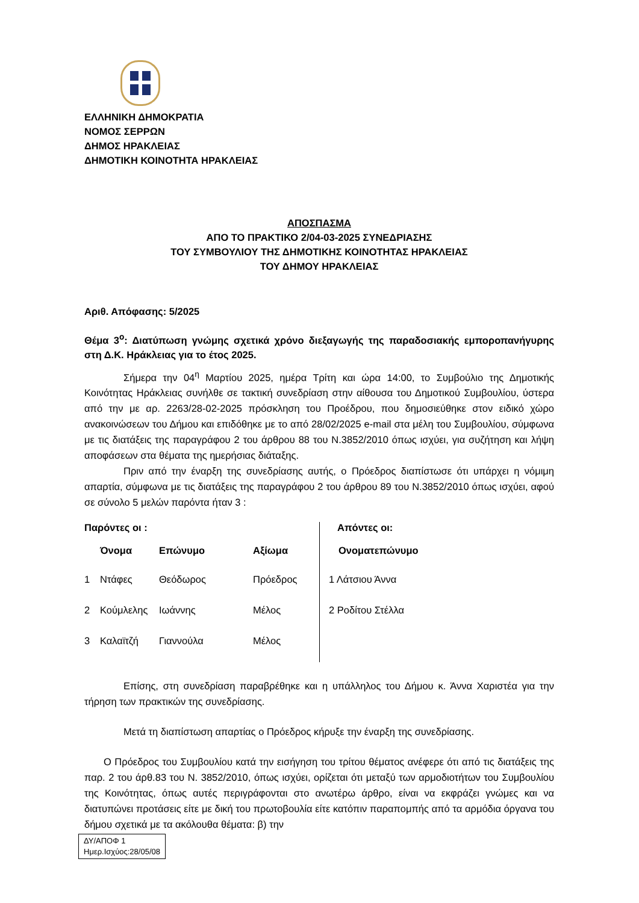ΕΛΛΗΝΙΚΗ ΔΗΜΟΚΡΑΤΙΑ
ΝΟΜΟΣ ΣΕΡΡΩΝ
ΔΗΜΟΣ ΗΡΑΚΛΕΙΑΣ
ΔΗΜΟΤΙΚΗ ΚΟΙΝΟΤΗΤΑ ΗΡΑΚΛΕΙΑΣ
ΑΠΟΣΠΑΣΜΑ
ΑΠΟ ΤΟ ΠΡΑΚΤΙΚΟ 2/04-03-2025 ΣΥΝΕΔΡΙΑΣΗΣ
ΤΟΥ ΣΥΜΒΟΥΛΙΟΥ ΤΗΣ ΔΗΜΟΤΙΚΗΣ ΚΟΙΝΟΤΗΤΑΣ ΗΡΑΚΛΕΙΑΣ
ΤΟΥ ΔΗΜΟΥ ΗΡΑΚΛΕΙΑΣ
Αριθ. Απόφασης: 5/2025
Θέμα 3<sup>ο</sup>: Διατύπωση γνώμης σχετικά χρόνο διεξαγωγής της παραδοσιακής εμποροπανήγυρης στη Δ.Κ. Ηράκλειας για το έτος 2025.
Σήμερα την 04<sup>η</sup> Μαρτίου 2025, ημέρα Τρίτη και ώρα 14:00, το Συμβούλιο της Δημοτικής Κοινότητας Ηράκλειας συνήλθε σε τακτική συνεδρίαση στην αίθουσα του Δημοτικού Συμβουλίου, ύστερα από την με αρ. 2263/28-02-2025 πρόσκληση του Προέδρου, που δημοσιεύθηκε στον ειδικό χώρο ανακοινώσεων του Δήμου και επιδόθηκε με το από 28/02/2025 e-mail στα μέλη του Συμβουλίου, σύμφωνα με τις διατάξεις της παραγράφου 2 του άρθρου 88 του Ν.3852/2010 όπως ισχύει, για συζήτηση και λήψη αποφάσεων στα θέματα της ημερήσιας διάταξης.
Πριν από την έναρξη της συνεδρίασης αυτής, ο Πρόεδρος διαπίστωσε ότι υπάρχει η νόμιμη απαρτία, σύμφωνα με τις διατάξεις της παραγράφου 2 του άρθρου 89 του Ν.3852/2010 όπως ισχύει, αφού σε σύνολο 5 μελών παρόντα ήταν 3 :
| Παρόντες οι : | | | | | Απόντες οι: |
| --- | --- | --- | --- | --- | --- |
| | Όνομα | Επώνυμο | Αξίωμα | | Ονοματεπώνυμο |
| 1 | Ντάφες | Θεόδωρος | Πρόεδρος | | 1 Λάτσιου Άννα |
| 2 | Κούμλελης | Ιωάννης | Μέλος | | 2 Ροδίτου Στέλλα |
| 3 | Καλαϊτζή | Γιαννούλα | Μέλος | | |
Επίσης, στη συνεδρίαση παραβρέθηκε και η υπάλληλος του Δήμου κ. Άννα Χαριστέα για την τήρηση των πρακτικών της συνεδρίασης.
Μετά τη διαπίστωση απαρτίας ο Πρόεδρος κήρυξε την έναρξη της συνεδρίασης.
Ο Πρόεδρος του Συμβουλίου κατά την εισήγηση του τρίτου θέματος ανέφερε ότι από τις διατάξεις της παρ. 2 του άρθ.83 του Ν. 3852/2010, όπως ισχύει, ορίζεται ότι μεταξύ των αρμοδιοτήτων του Συμβουλίου της Κοινότητας, όπως αυτές περιγράφονται στο ανωτέρω άρθρο, είναι να εκφράζει γνώμες και να διατυπώνει προτάσεις είτε με δική του πρωτοβουλία είτε κατόπιν παραπομπής από τα αρμόδια όργανα του δήμου σχετικά με τα ακόλουθα θέματα: β) την
ΔΥ/ΑΠΟΦ 1
Ημερ.Ισχύος:28/05/08